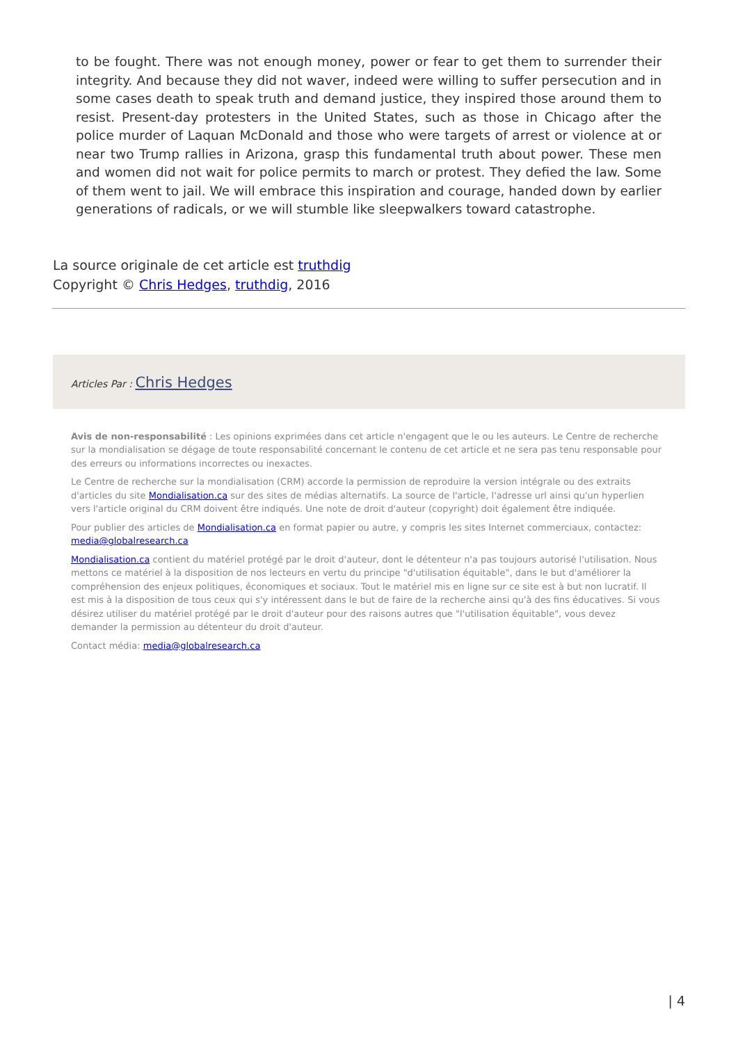to be fought. There was not enough money, power or fear to get them to surrender their integrity. And because they did not waver, indeed were willing to suffer persecution and in some cases death to speak truth and demand justice, they inspired those around them to resist. Present-day protesters in the United States, such as those in Chicago after the police murder of Laquan McDonald and those who were targets of arrest or violence at or near two Trump rallies in Arizona, grasp this fundamental truth about power. These men and women did not wait for police permits to march or protest. They defied the law. Some of them went to jail. We will embrace this inspiration and courage, handed down by earlier generations of radicals, or we will stumble like sleepwalkers toward catastrophe.
La source originale de cet article est truthdig
Copyright © Chris Hedges, truthdig, 2016
Articles Par : Chris Hedges
Avis de non-responsabilité : Les opinions exprimées dans cet article n'engagent que le ou les auteurs. Le Centre de recherche sur la mondialisation se dégage de toute responsabilité concernant le contenu de cet article et ne sera pas tenu responsable pour des erreurs ou informations incorrectes ou inexactes.
Le Centre de recherche sur la mondialisation (CRM) accorde la permission de reproduire la version intégrale ou des extraits d'articles du site Mondialisation.ca sur des sites de médias alternatifs. La source de l'article, l'adresse url ainsi qu'un hyperlien vers l'article original du CRM doivent être indiqués. Une note de droit d'auteur (copyright) doit également être indiquée.
Pour publier des articles de Mondialisation.ca en format papier ou autre, y compris les sites Internet commerciaux, contactez: media@globalresearch.ca
Mondialisation.ca contient du matériel protégé par le droit d'auteur, dont le détenteur n'a pas toujours autorisé l'utilisation. Nous mettons ce matériel à la disposition de nos lecteurs en vertu du principe "d'utilisation équitable", dans le but d'améliorer la compréhension des enjeux politiques, économiques et sociaux. Tout le matériel mis en ligne sur ce site est à but non lucratif. Il est mis à la disposition de tous ceux qui s'y intéressent dans le but de faire de la recherche ainsi qu'à des fins éducatives. Si vous désirez utiliser du matériel protégé par le droit d'auteur pour des raisons autres que "l'utilisation équitable", vous devez demander la permission au détenteur du droit d'auteur.
Contact média: media@globalresearch.ca
| 4